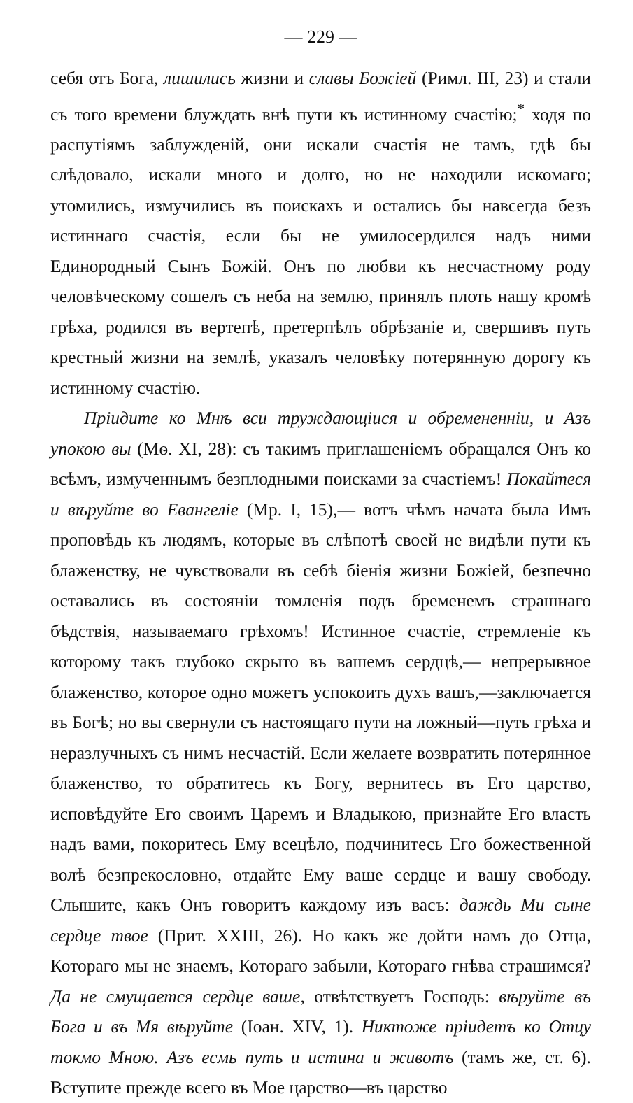— 229 —
себя отъ Бога, лишились жизни и славы Божіей (Римл. III, 23) и стали съ того времени блуждать внѣ пути къ истинному счастію;<sup>*</sup> ходя по распутіямъ заблужденій, они искали счастія не тамъ, гдѣ бы слѣдовало, искали много и долго, но не находили искомаго; утомились, измучились въ поискахъ и остались бы навсегда безъ истиннаго счастія, если бы не умилосердился надъ ними Единородный Сынъ Божій. Онъ по любви къ несчастному роду человѣческому сошелъ съ неба на землю, принялъ плоть нашу кромѣ грѣха, родился въ вертепѣ, претерпѣлъ обрѣзаніе и, свершивъ путь крестный жизни на землѣ, указалъ человѣку потерянную дорогу къ истинному счастію.
Пріидите ко Мнѣ вси труждающіися и обремененніи, и Азъ упокою вы (Мѳ. XI, 28): съ такимъ приглашеніемъ обращался Онъ ко всѣмъ, измученнымъ безплодными поисками за счастіемъ! Покайтеся и вѣруйте во Евангеліе (Мр. I, 15),— вотъ чѣмъ начата была Имъ проповѣдь къ людямъ, которые въ слѣпотѣ своей не видѣли пути къ блаженству, не чувствовали въ себѣ біенія жизни Божіей, безпечно оставались въ состояніи томленія подъ бременемъ страшнаго бѣдствія, называемаго грѣхомъ! Истинное счастіе, стремленіе къ которому такъ глубоко скрыто въ вашемъ сердцѣ,— непрерывное блаженство, которое одно можетъ успокоить духъ вашъ,—заключается въ Богѣ; но вы свернули съ настоящаго пути на ложный—путь грѣха и неразлучныхъ съ нимъ несчастій. Если желаете возвратить потерянное блаженство, то обратитесь къ Богу, вернитесь въ Его царство, исповѣдуйте Его своимъ Царемъ и Владыкою, признайте Его власть надъ вами, покоритесь Ему всецѣло, подчинитесь Его божественной волѣ безпрекословно, отдайте Ему ваше сердце и вашу свободу. Слышите, какъ Онъ говоритъ каждому изъ васъ: даждь Ми сыне сердце твое (Прит. XXIII, 26). Но какъ же дойти намъ до Отца, Котораго мы не знаемъ, Котораго забыли, Котораго гнѣва страшимся? Да не смущается сердце ваше, отвѣтствуетъ Господь: вѣруйте въ Бога и въ Мя вѣруйте (Іоан. XIV, 1). Никтоже пріидетъ ко Отцу токмо Мною. Азъ есмь путь и истина и животъ (тамъ же, ст. 6). Вступите прежде всего въ Мое царство—въ царство